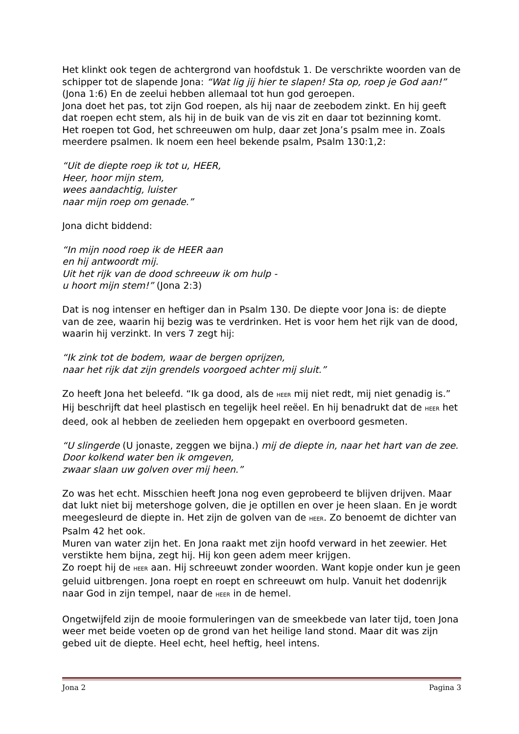Het klinkt ook tegen de achtergrond van hoofdstuk 1. De verschrikte woorden van de schipper tot de slapende Jona: “Wat lig jij hier te slapen! Sta op, roep je God aan!” (Jona 1:6) En de zeelui hebben allemaal tot hun god geroepen.
Jona doet het pas, tot zijn God roepen, als hij naar de zeebodem zinkt. En hij geeft dat roepen echt stem, als hij in de buik van de vis zit en daar tot bezinning komt.
Het roepen tot God, het schreeuwen om hulp, daar zet Jona’s psalm mee in. Zoals meerdere psalmen. Ik noem een heel bekende psalm, Psalm 130:1,2:
“Uit de diepte roep ik tot u, HEER,
Heer, hoor mijn stem,
wees aandachtig, luister
naar mijn roep om genade.”
Jona dicht biddend:
“In mijn nood roep ik de HEER aan
en hij antwoordt mij.
Uit het rijk van de dood schreeuw ik om hulp -
u hoort mijn stem!” (Jona 2:3)
Dat is nog intenser en heftiger dan in Psalm 130. De diepte voor Jona is: de diepte van de zee, waarin hij bezig was te verdrinken. Het is voor hem het rijk van de dood, waarin hij verzinkt. In vers 7 zegt hij:
“Ik zink tot de bodem, waar de bergen oprijzen,
naar het rijk dat zijn grendels voorgoed achter mij sluit.”
Zo heeft Jona het beleefd. “Ik ga dood, als de HEER mij niet redt, mij niet genadig is.” Hij beschrijft dat heel plastisch en tegelijk heel reëel. En hij benadrukt dat de HEER het deed, ook al hebben de zeelieden hem opgepakt en overboord gesmeten.
“U slingerde (U jonaste, zeggen we bijna.) mij de diepte in, naar het hart van de zee.
Door kolkend water ben ik omgeven,
zwaar slaan uw golven over mij heen.”
Zo was het echt. Misschien heeft Jona nog even geprobeerd te blijven drijven. Maar dat lukt niet bij metershoge golven, die je optillen en over je heen slaan. En je wordt meegesleurd de diepte in. Het zijn de golven van de HEER. Zo benoemt de dichter van Psalm 42 het ook.
Muren van water zijn het. En Jona raakt met zijn hoofd verward in het zeewier. Het verstikte hem bijna, zegt hij. Hij kon geen adem meer krijgen.
Zo roept hij de HEER aan. Hij schreeuwt zonder woorden. Want kopje onder kun je geen geluid uitbrengen. Jona roept en roept en schreeuwt om hulp. Vanuit het dodenrijk naar God in zijn tempel, naar de HEER in de hemel.
Ongetwijfeld zijn de mooie formuleringen van de smeekbede van later tijd, toen Jona weer met beide voeten op de grond van het heilige land stond. Maar dit was zijn gebed uit de diepte. Heel echt, heel heftig, heel intens.
Jona 2 Pagina 3